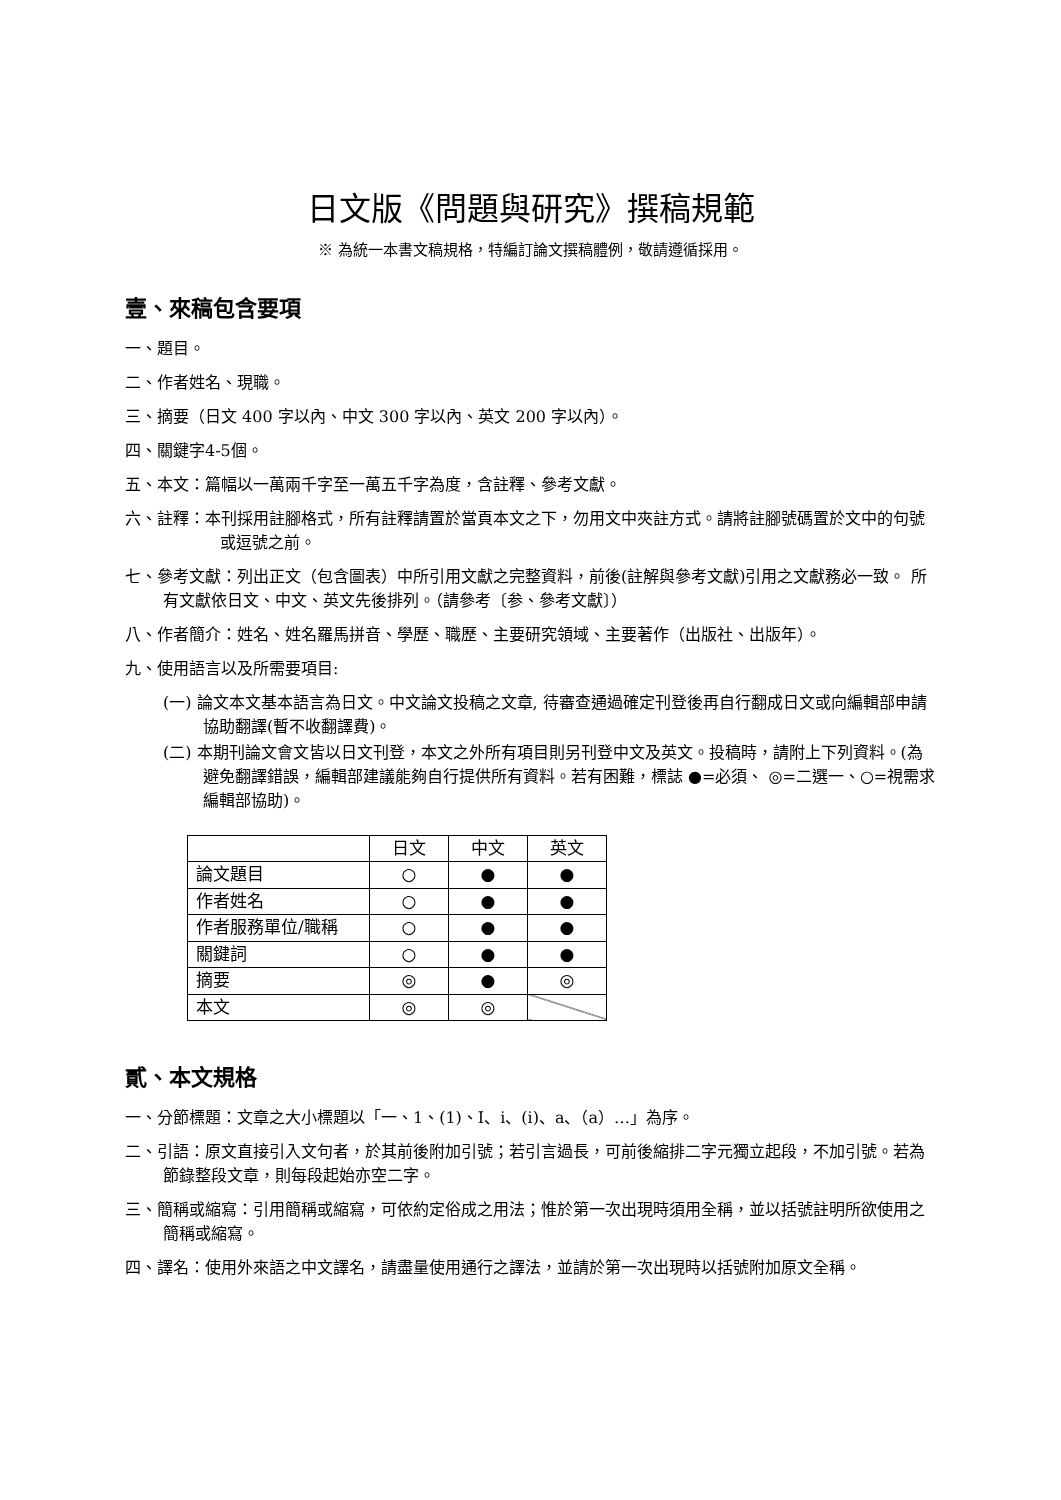日文版《問題與研究》撰稿規範
※ 為統一本書文稿規格，特編訂論文撰稿體例，敬請遵循採用。
壹、來稿包含要項
一、題目。
二、作者姓名、現職。
三、摘要（日文 400 字以內、中文 300 字以內、英文 200 字以內）。
四、關鍵字4-5個。
五、本文：篇幅以一萬兩千字至一萬五千字為度，含註釋、參考文獻。
六、註釋：本刊採用註腳格式，所有註釋請置於當頁本文之下，勿用文中夾註方式。請將註腳號碼置於文中的句號或逗號之前。
七、參考文獻：列出正文（包含圖表）中所引用文獻之完整資料，前後(註解與參考文獻)引用之文獻務必一致。 所有文獻依日文、中文、英文先後排列。（請參考〔参、參考文獻〕）
八、作者簡介：姓名、姓名羅馬拼音、學歷、職歷、主要研究領域、主要著作（出版社、出版年）。
九、使用語言以及所需要項目:
(一) 論文本文基本語言為日文。中文論文投稿之文章, 待審查通過確定刊登後再自行翻成日文或向編輯部申請協助翻譯(暫不收翻譯費)。
(二) 本期刊論文會文皆以日文刊登，本文之外所有項目則另刊登中文及英文。投稿時，請附上下列資料。(為避免翻譯錯誤，編輯部建議能夠自行提供所有資料。若有困難，標誌 ●=必須、 ◎=二選一、○=視需求編輯部協助)。
| | 日文 | 中文 | 英文 |
| 論文題目 | ○ | ● | ● |
| 作者姓名 | ○ | ● | ● |
| 作者服務單位/職稱 | ○ | ● | ● |
| 關鍵詞 | ○ | ● | ● |
| 摘要 | ◎ | ● | ◎ |
| 本文 | ◎ | ◎ | |
貳、本文規格
一、分節標題：文章之大小標題以「一、1、(1)、Ⅰ、ⅰ、(ⅰ)、a、（a）…」為序。
二、引語：原文直接引入文句者，於其前後附加引號；若引言過長，可前後縮排二字元獨立起段，不加引號。若為節錄整段文章，則每段起始亦空二字。
三、簡稱或縮寫：引用簡稱或縮寫，可依約定俗成之用法；惟於第一次出現時須用全稱，並以括號註明所欲使用之簡稱或縮寫。
四、譯名：使用外來語之中文譯名，請盡量使用通行之譯法，並請於第一次出現時以括號附加原文全稱。